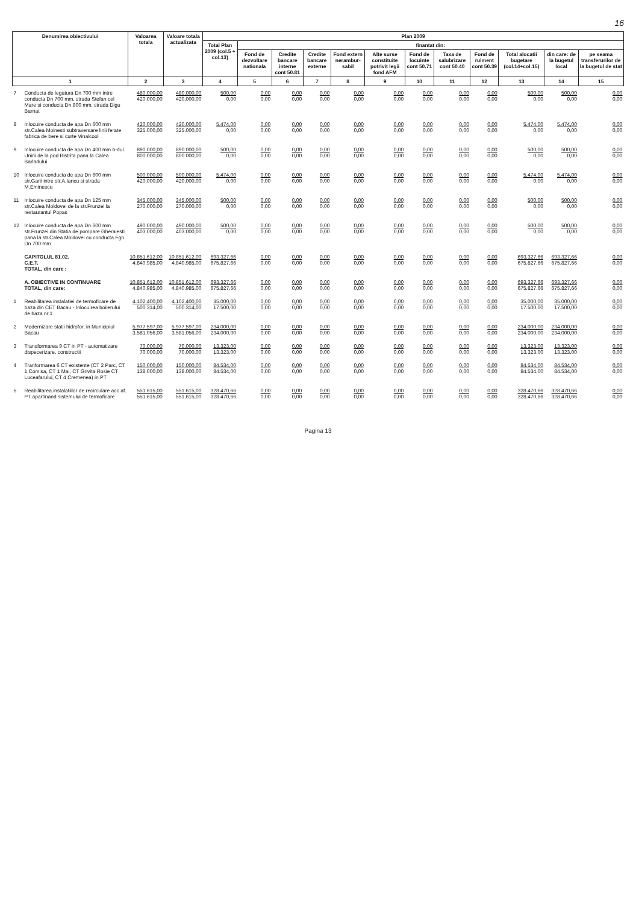16
| Denumirea obiectivului | | Valoarea totala | Valoare totala actualizata | Plan 2009 | | | | | | | | | | | |
| --- | --- | --- | --- | --- | --- | --- | --- | --- | --- | --- | --- | --- | --- | --- | --- |
| | | | | Total Plan 2009 (col.5 + col.13) | finantat din: | | | | | | | | | | |
| | | | | | Fond de dezvoltare nationala | Credite bancare interne cont 50.81 | Credite bancare externe | Fond extern nerambur-sabil | Alte surse constituite potrivit legii fond AFM | Fond de locuinte cont 50.71 | Taxa de salubrizare cont 50.40 | Fond de rulment cont 50.39 | Total alocatii bugetare (col.14+col.15) | din care: de la bugetul local | pe seama transferurilor de la bugetul de stat |
| 1 | | 2 | 3 | 4 | 5 | 6 | 7 | 8 | 9 | 10 | 11 | 12 | 13 | 14 | 15 |
| 7 | Conducta de legatura Dn 700 mm intre conducta Dn 700 mm, strada Stefan cel Mare si conducta Dn 800 mm, strada Digu Barnat | 480.000,00 420.000,00 | 480.000,00 420.000,00 | 500,00 0,00 | 0,00 0,00 | 0,00 0,00 | 0,00 0,00 | 0,00 0,00 | 0,00 0,00 | 0,00 0,00 | 0,00 0,00 | 0,00 0,00 | 500,00 0,00 | 500,00 0,00 | 0,00 0,00 |
| 8 | Inlocuire conducta de apa Dn 600 mm str.Calea Moinesti subtraversare linii ferate fabrica de bere si curte Vinalcool | 420.000,00 325.000,00 | 420.000,00 325.000,00 | 5.474,00 0,00 | 0,00 0,00 | 0,00 0,00 | 0,00 0,00 | 0,00 0,00 | 0,00 0,00 | 0,00 0,00 | 0,00 0,00 | 0,00 0,00 | 5.474,00 0,00 | 5.474,00 0,00 | 0,00 0,00 |
| 9 | Inlocuire conducta de apa Dn 400 mm b-dul Unirii de la pod Bistrita pana la Calea Barladului | 890.000,00 800.000,00 | 890.000,00 800.000,00 | 500,00 0,00 | 0,00 0,00 | 0,00 0,00 | 0,00 0,00 | 0,00 0,00 | 0,00 0,00 | 0,00 0,00 | 0,00 0,00 | 0,00 0,00 | 500,00 0,00 | 500,00 0,00 | 0,00 0,00 |
| 10 | Inlocuire conducta de apa Dn 600 mm str.Garii intre str.A.Iancu si strada M.Eminescu | 500.000,00 420.000,00 | 500.000,00 420.000,00 | 5.474,00 0,00 | 0,00 0,00 | 0,00 0,00 | 0,00 0,00 | 0,00 0,00 | 0,00 0,00 | 0,00 0,00 | 0,00 0,00 | 0,00 0,00 | 5.474,00 0,00 | 5.474,00 0,00 | 0,00 0,00 |
| 11 | Inlocuire conducta de apa Dn 125 mm str.Calea Moldovei de la str.Frunzei la restaurantul Popas | 345.000,00 270.000,00 | 345.000,00 270.000,00 | 500,00 0,00 | 0,00 0,00 | 0,00 0,00 | 0,00 0,00 | 0,00 0,00 | 0,00 0,00 | 0,00 0,00 | 0,00 0,00 | 0,00 0,00 | 500,00 0,00 | 500,00 0,00 | 0,00 0,00 |
| 12 | Inlocuire conducta de apa Dn 600 mm str.Frunzei din Statia de pompare Gheraiesti pana la str.Calea Moldovei cu conducta Fgn Dn 700 mm | 490.000,00 403.000,00 | 490.000,00 403.000,00 | 500,00 0,00 | 0,00 0,00 | 0,00 0,00 | 0,00 0,00 | 0,00 0,00 | 0,00 0,00 | 0,00 0,00 | 0,00 0,00 | 0,00 0,00 | 500,00 0,00 | 500,00 0,00 | 0,00 0,00 |
| | CAPITOLUL 81.02. C.E.T. TOTAL, din care : | 10.851.612,00 4.840.985,00 | 10.851.612,00 4.840.985,00 | 693.327,66 675.827,66 | 0,00 0,00 | 0,00 0,00 | 0,00 0,00 | 0,00 0,00 | 0,00 0,00 | 0,00 0,00 | 0,00 0,00 | 0,00 0,00 | 693.327,66 675.827,66 | 693.327,66 675.827,66 | 0,00 0,00 |
| | A. OBIECTIVE IN CONTINUARE TOTAL, din care: | 10.851.612,00 4.840.985,00 | 10.851.612,00 4.840.985,00 | 693.327,66 675.827,66 | 0,00 0,00 | 0,00 0,00 | 0,00 0,00 | 0,00 0,00 | 0,00 0,00 | 0,00 0,00 | 0,00 0,00 | 0,00 0,00 | 693.327,66 675.827,66 | 693.327,66 675.827,66 | 0,00 0,00 |
| 1 | Reabilitarea instalatiei de termoficare de baza din CET Bacau - Inlocuirea boilerului de baza nr.1 | 4.102.400,00 500.314,00 | 4.102.400,00 500.314,00 | 35.000,00 17.500,00 | 0,00 0,00 | 0,00 0,00 | 0,00 0,00 | 0,00 0,00 | 0,00 0,00 | 0,00 0,00 | 0,00 0,00 | 0,00 0,00 | 35.000,00 17.500,00 | 35.000,00 17.500,00 | 0,00 0,00 |
| 2 | Modernizare statii hidrofor, in Municipiul Bacau | 5.977.597,00 3.581.056,00 | 5.977.597,00 3.581.056,00 | 234.000,00 234.000,00 | 0,00 0,00 | 0,00 0,00 | 0,00 0,00 | 0,00 0,00 | 0,00 0,00 | 0,00 0,00 | 0,00 0,00 | 0,00 0,00 | 234.000,00 234.000,00 | 234.000,00 234.000,00 | 0,00 0,00 |
| 3 | Transformarea 9 CT in PT - automatizare dispecerizare, constructii | 70.000,00 70.000,00 | 70.000,00 70.000,00 | 13.323,00 13.323,00 | 0,00 0,00 | 0,00 0,00 | 0,00 0,00 | 0,00 0,00 | 0,00 0,00 | 0,00 0,00 | 0,00 0,00 | 0,00 0,00 | 13.323,00 13.323,00 | 13.323,00 13.323,00 | 0,00 0,00 |
| 4 | Tranformarea 6 CT existente (CT 2 Parc, CT 1 Comisa, CT 1 Mai, CT Grivita Rosie CT Luceafarului, CT 4 Cremenea) in PT | 150.000,00 138.000,00 | 150.000,00 138.000,00 | 84.534,00 84.534,00 | 0,00 0,00 | 0,00 0,00 | 0,00 0,00 | 0,00 0,00 | 0,00 0,00 | 0,00 0,00 | 0,00 0,00 | 0,00 0,00 | 84.534,00 84.534,00 | 84.534,00 84.534,00 | 0,00 0,00 |
| 5 | Reabilitarea instalatiilor de recirculare acc af. PT apartinand sistemului de termoficare | 551.615,00 551.615,00 | 551.615,00 551.615,00 | 328.470,66 328.470,66 | 0,00 0,00 | 0,00 0,00 | 0,00 0,00 | 0,00 0,00 | 0,00 0,00 | 0,00 0,00 | 0,00 0,00 | 0,00 0,00 | 328.470,66 328.470,66 | 328.470,66 328.470,66 | 0,00 0,00 |
Pagina 13